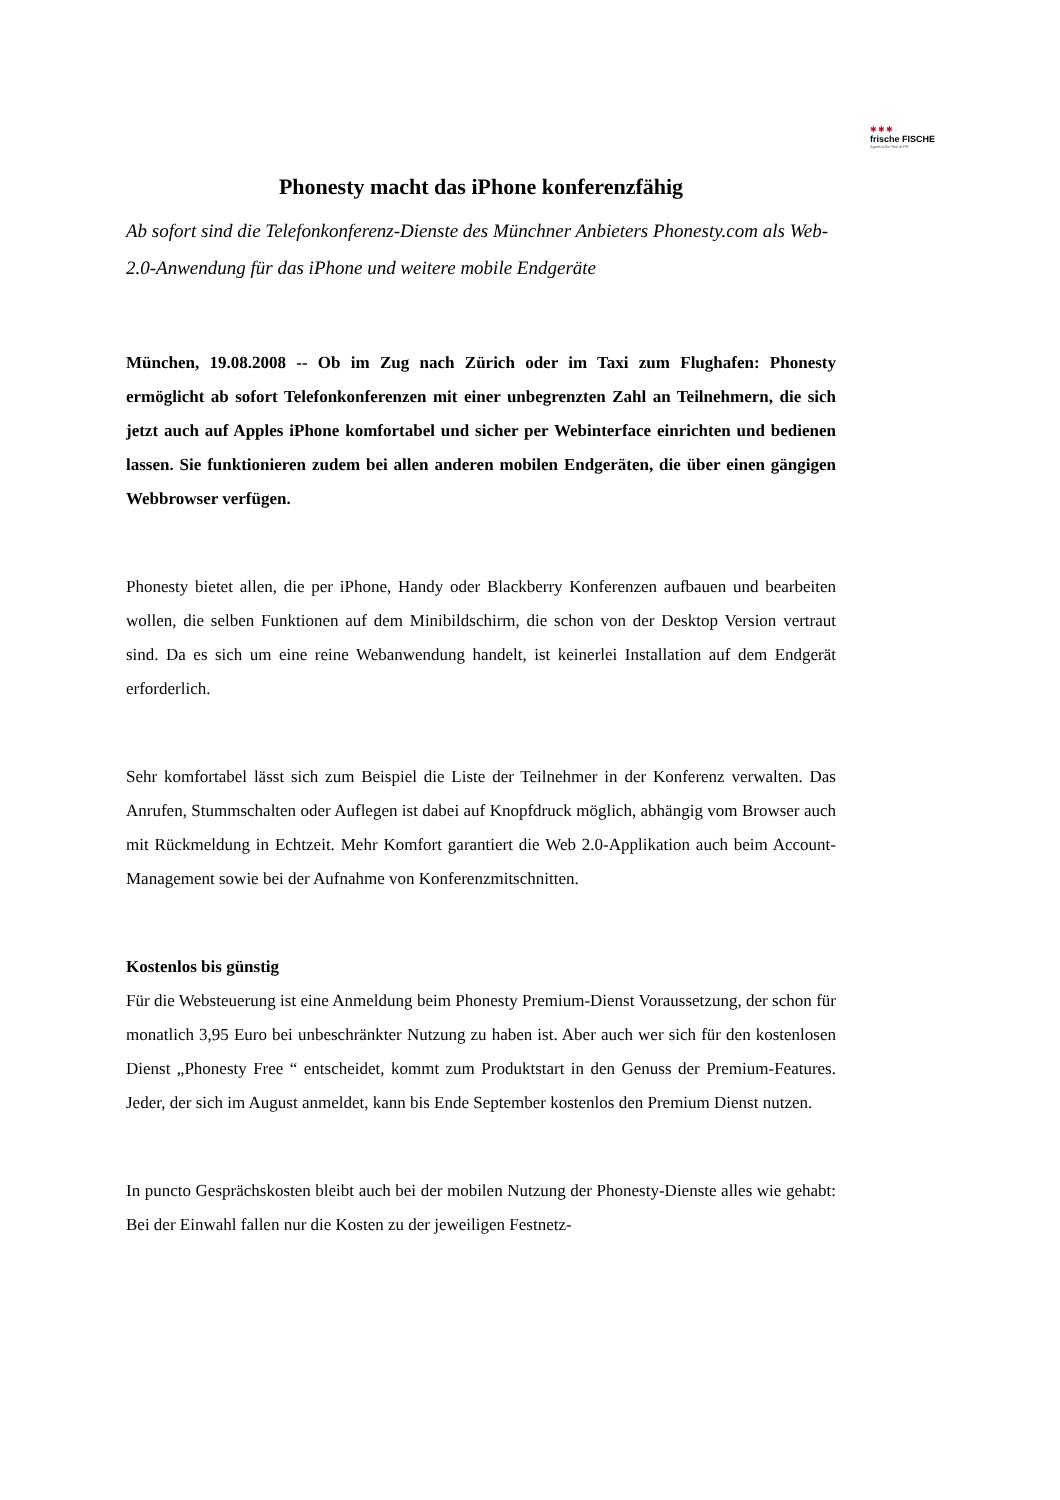✱✱✱
frische FISCHE
Agentur für Text & PR
Phonesty macht das iPhone konferenzfähig
Ab sofort sind die Telefonkonferenz-Dienste des Münchner Anbieters Phonesty.com als Web-2.0-Anwendung für das iPhone und weitere mobile Endgeräte
München, 19.08.2008 -- Ob im Zug nach Zürich oder im Taxi zum Flughafen: Phonesty ermöglicht ab sofort Telefonkonferenzen mit einer unbegrenzten Zahl an Teilnehmern, die sich jetzt auch auf Apples iPhone komfortabel und sicher per Webinterface einrichten und bedienen lassen. Sie funktionieren zudem bei allen anderen mobilen Endgeräten, die über einen gängigen Webbrowser verfügen.
Phonesty bietet allen, die per iPhone, Handy oder Blackberry Konferenzen aufbauen und bearbeiten wollen, die selben Funktionen auf dem Minibildschirm, die schon von der Desktop Version vertraut sind. Da es sich um eine reine Webanwendung handelt, ist keinerlei Installation auf dem Endgerät erforderlich.
Sehr komfortabel lässt sich zum Beispiel die Liste der Teilnehmer in der Konferenz verwalten. Das Anrufen, Stummschalten oder Auflegen ist dabei auf Knopfdruck möglich, abhängig vom Browser auch mit Rückmeldung in Echtzeit. Mehr Komfort garantiert die Web 2.0-Applikation auch beim Account-Management sowie bei der Aufnahme von Konferenzmitschnitten.
Kostenlos bis günstig
Für die Websteuerung ist eine Anmeldung beim Phonesty Premium-Dienst Voraussetzung, der schon für monatlich 3,95 Euro bei unbeschränkter Nutzung zu haben ist. Aber auch wer sich für den kostenlosen Dienst „Phonesty Free “ entscheidet, kommt zum Produktstart in den Genuss der Premium-Features. Jeder, der sich im August anmeldet, kann bis Ende September kostenlos den Premium Dienst nutzen.
In puncto Gesprächskosten bleibt auch bei der mobilen Nutzung der Phonesty-Dienste alles wie gehabt: Bei der Einwahl fallen nur die Kosten zu der jeweiligen Festnetz-